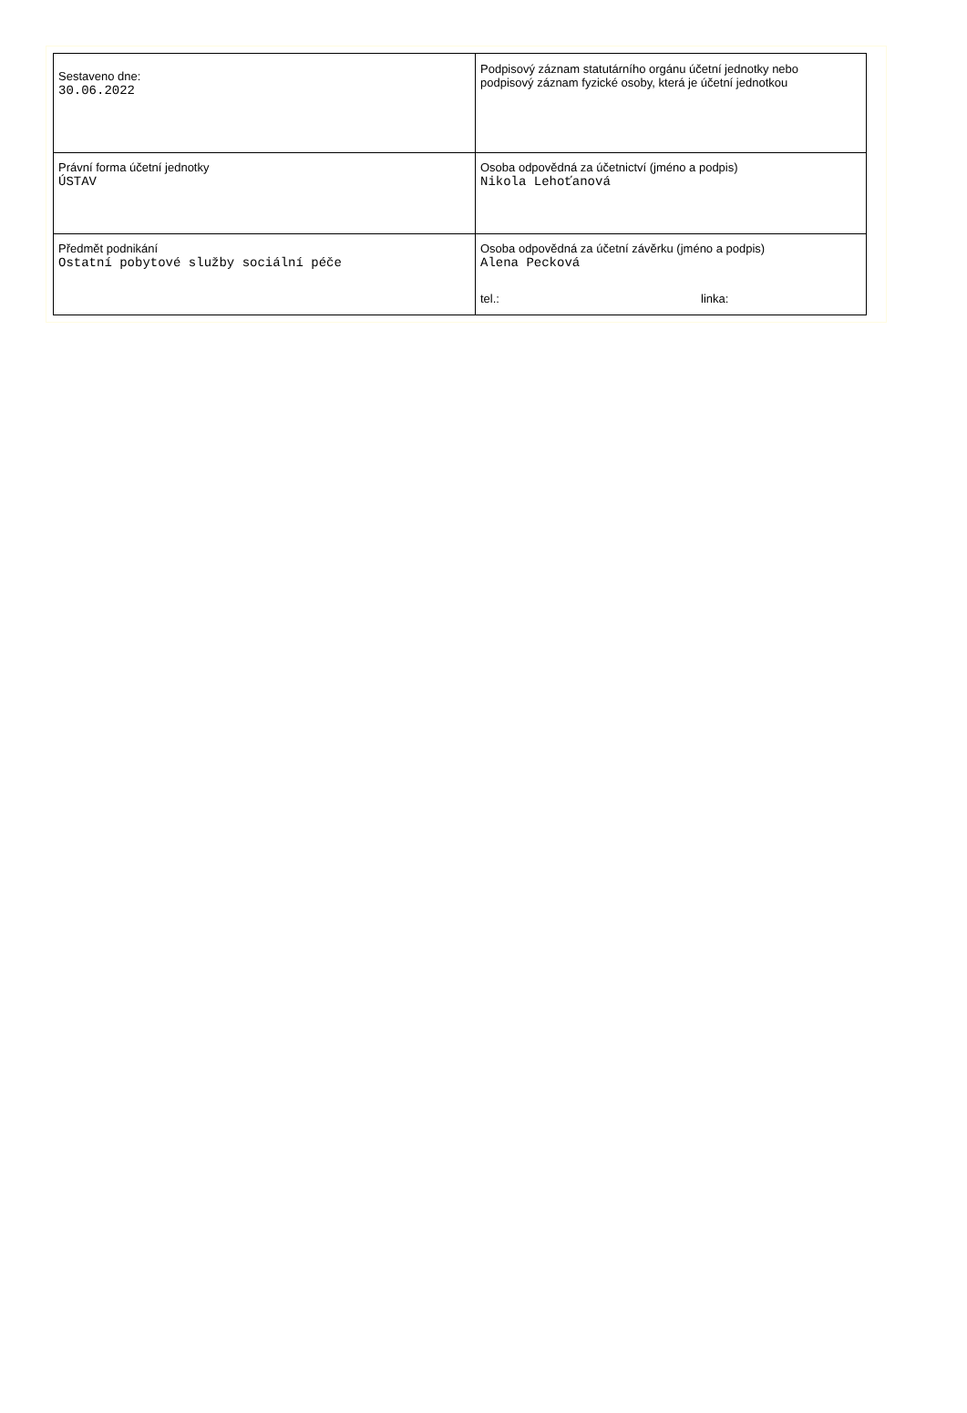| Sestaveno dne: 30.06.2022 | Podpisový záznam statutárního orgánu účetní jednotky nebo podpisový záznam fyzické osoby, která je účetní jednotkou |
| Právní forma účetní jednotky ÚSTAV | Osoba odpovědná za účetnictví (jméno a podpis) Nikola Lehoťanová |
| Předmět podnikání Ostatní pobytové služby sociální péče | Osoba odpovědná za účetní závěrku (jméno a podpis) Alena Pecková tel.: linka: |